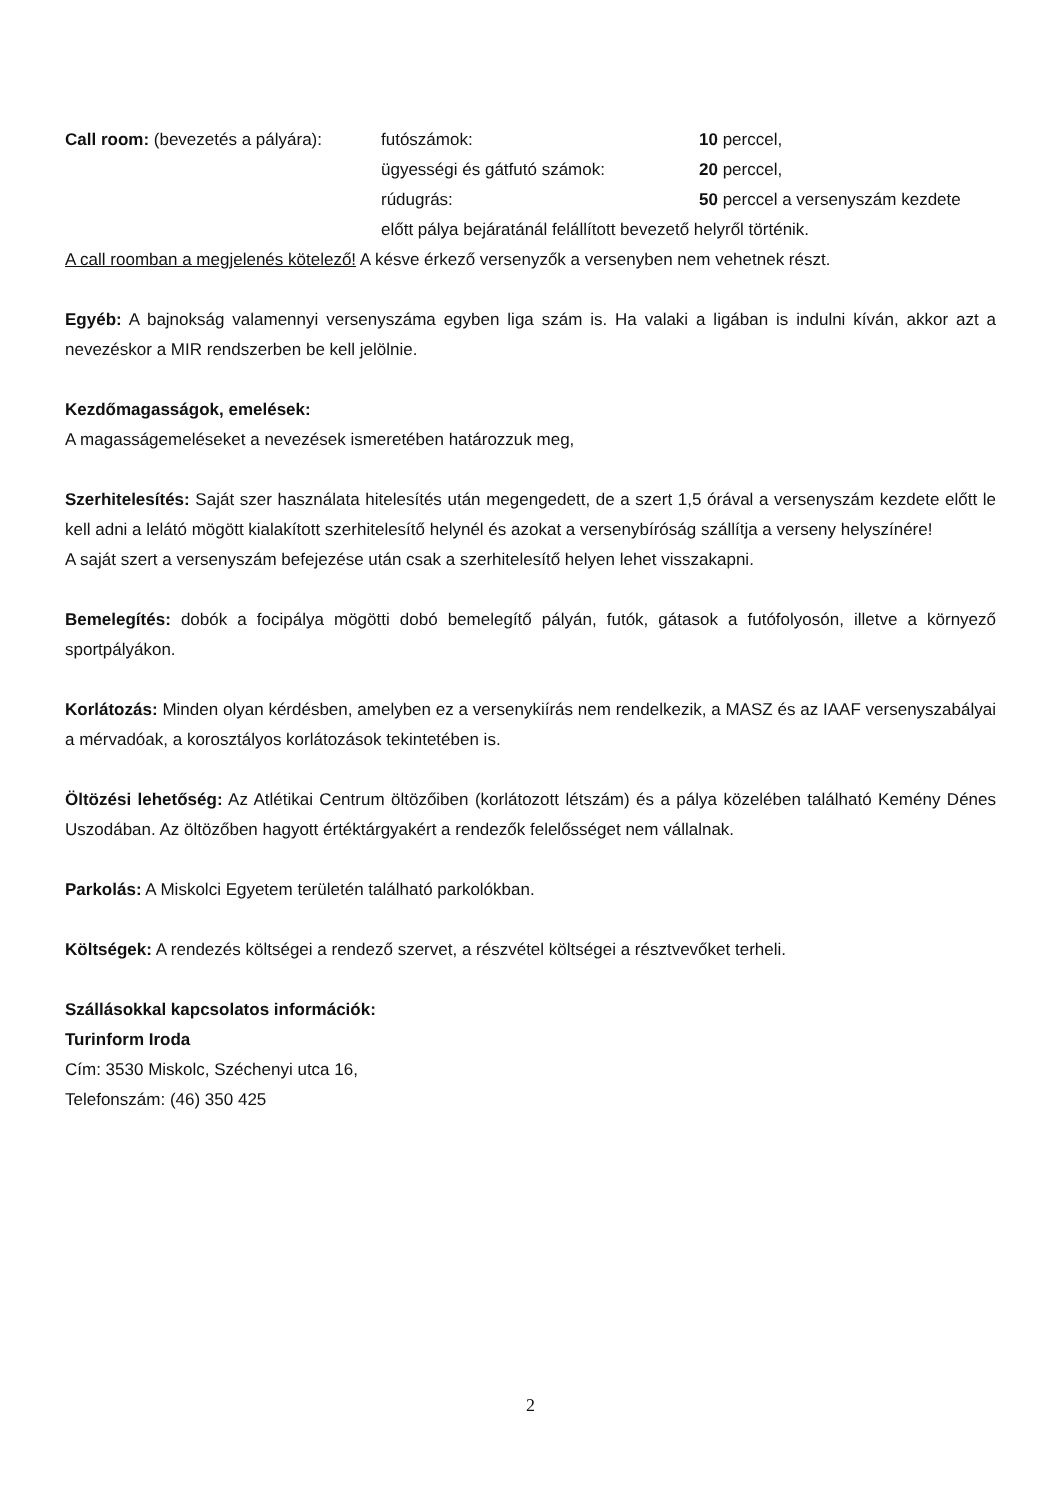Call room: (bevezetés a pályára):
futószámok:
10 perccel,
ügyességi és gátfutó számok:
20 perccel,
rúdugrás:
50 perccel a versenyszám kezdete
előtt pálya bejáratánál felállított bevezető helyről történik.
A call roomban a megjelenés kötelező! A késve érkező versenyzők a versenyben nem vehetnek részt.
Egyéb: A bajnokság valamennyi versenyszáma egyben liga szám is. Ha valaki a ligában is indulni kíván, akkor azt a nevezéskor a MIR rendszerben be kell jelölnie.
Kezdőmagasságok, emelések:
A magasságemeléseket a nevezések ismeretében határozzuk meg,
Szerhitelesítés: Saját szer használata hitelesítés után megengedett, de a szert 1,5 órával a versenyszám kezdete előtt le kell adni a lelátó mögött kialakított szerhitelesítő helynél és azokat a versenybíróság szállítja a verseny helyszínére!
A saját szert a versenyszám befejezése után csak a szerhitelesítő helyen lehet visszakapni.
Bemelegítés: dobók a focipálya mögötti dobó bemelegítő pályán, futók, gátasok a futófolyosón, illetve a környező sportpályákon.
Korlátozás: Minden olyan kérdésben, amelyben ez a versenykiírás nem rendelkezik, a MASZ és az IAAF versenyszabályai a mérvadóak, a korosztályos korlátozások tekintetében is.
Öltözési lehetőség: Az Atlétikai Centrum öltözőiben (korlátozott létszám) és a pálya közelében található Kemény Dénes Uszodában. Az öltözőben hagyott értéktárgyakért a rendezők felelősséget nem vállalnak.
Parkolás: A Miskolci Egyetem területén található parkolókban.
Költségek: A rendezés költségei a rendező szervet, a részvétel költségei a résztvevőket terheli.
Szállásokkal kapcsolatos információk:
Turinform Iroda
Cím: 3530 Miskolc, Széchenyi utca 16,
Telefonszám: (46) 350 425
2